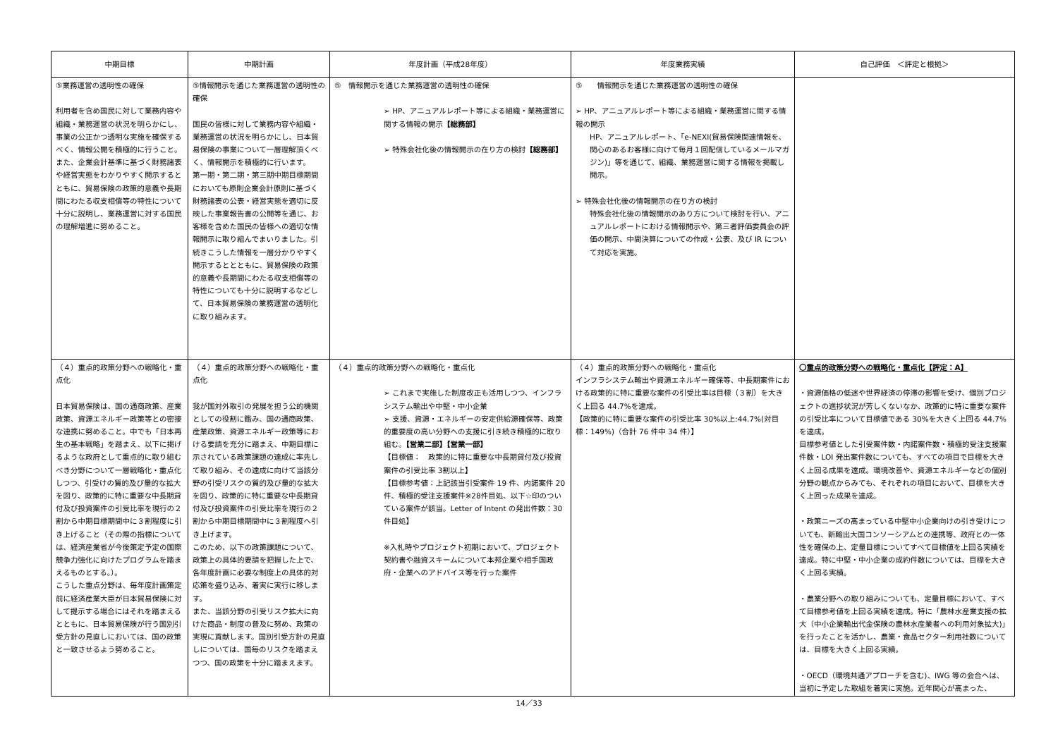| 中期目標 | 中期計画 | 年度計画（平成28年度） | 年度業務実績 | 自己評価 ＜評定と根拠＞ |
| --- | --- | --- | --- | --- |
| ⑤業務運営の透明性の確保 利用者を含め国民に対して業務内容や組織・業務運営の状況を明らかにし、事業の公正かつ透明な実施を確保するべく、情報公開を積極的に行うこと。 また、企業会計基準に基づく財務諸表や経営実態をわかりやすく開示するとともに、貿易保険の政策的意義や長期間にわたる収支相償等の特性について十分に説明し、業務運営に対する国民の理解増進に努めること。 | ⑤情報開示を通じた業務運営の透明性の確保 国民の皆様に対して業務内容や組織・業務運営の状況を明らかにし、日本貿易保険の事業について一層理解頂くべく、情報開示を積極的に行います。 第一期・第二期・第三期中期目標期間においても原則企業会計原則に基づく財務諸表の公表・経営実態を適切に反映した事業報告書の公開等を通じ、お客様を含めた国民の皆様への適切な情報開示に取り組んでまいりました。引続きこうした情報を一層分かりやすく開示するととともに、貿易保険の政策的意義や長期間にわたる収支相償等の特性についても十分に説明するなどして、日本貿易保険の業務運営の透明化に取り組みます。 | ⑤ 情報開示を通じた業務運営の透明性の確保 ➢ HP、アニュアルレポート等による組織・業務運営に関する情報の開示 【総務部】 ➢ 特殊会社化後の情報開示の在り方の検討 【総務部】 | ⑤ 情報開示を通じた業務運営の透明性の確保 ➢ HP、アニュアルレポート等による組織・業務運営に関する情報の開示 HP、アニュアルレポート、「e-NEXI(貿易保険関連情報を、関心のあるお客様に向けて毎月１回配信しているメールマガジン)」等を通じて、組織、業務運営に関する情報を掲載し開示。 ➢ 特殊会社化後の情報開示の在り方の検討 特殊会社化後の情報開示のあり方について検討を行い、アニュアルレポートにおける情報開示や、第三者評価委員会の評価の開示、中間決算についての作成・公表、及び IR について対応を実施。 | |
| （４）重点的政策分野への戦略化・重点化 日本貿易保険は、国の通商政策、産業政策、資源エネルギー政策等との密接な連携に努めること。中でも「日本再生の基本戦略」を踏まえ、以下に掲げるような政府として重点的に取り組むべき分野について一層戦略化・重点化しつつ、引受けの質的及び量的な拡大を図り、政策的に特に重要な中長期貸付及び投資案件の引受比率を現行の２割から中期目標期間中に３割程度に引き上げること（その際の指標については、経済産業省が今後策定予定の国際競争力強化に向けたプログラムを踏まえるものとする。）。 こうした重点分野は、毎年度計画策定前に経済産業大臣が日本貿易保険に対して提示する場合にはそれを踏まえるとともに、日本貿易保険が行う国別引受方針の見直しにおいては、国の政策と一致させるよう努めること。 | （４）重点的政策分野への戦略化・重点化 我が国対外取引の発展を担う公的機関としての役割に鑑み、国の通商政策、産業政策、資源エネルギー政策等における要請を充分に踏まえ、中期目標に示されている政策課題の達成に率先して取り組み、その達成に向けて当該分野の引受リスクの質的及び量的な拡大を図り、政策的に特に重要な中長期貸付及び投資案件の引受比率を現行の２割から中期目標期間中に３割程度へ引き上げます。 このため、以下の政策課題について、政策上の具体的要請を把握した上で、各年度計画に必要な制度上の具体的対応策を盛り込み、着実に実行に移します。 また、当該分野の引受リスク拡大に向けた商品・制度の普及に努め、政策の実現に貢献します。国別引受方針の見直しについては、国毎のリスクを踏まえつつ、国の政策を十分に踏まえます。 | （４）重点的政策分野への戦略化・重点化 ➢ これまで実施した制度改正も活用しつつ、インフラシステム輸出や中堅・中小企業 ➢ 支援、資源・エネルギーの安定供給源確保等、政策的重要度の高い分野への支援に引き続き積極的に取り組む。 【営業二部】【営業一部】 【目標値： 政策的に特に重要な中長期貸付及び投資案件の引受比率 3割以上】 【目標参考値：上記該当引受案件 19 件、内諾案件 20件、積極的受注支援案件※28件目処、以下☆印のついている案件が該当。Letter of Intent の発出件数：30件目処】 ※入札時やプロジェクト初期において、プロジェクト契約書や融資スキームについて本邦企業や相手国政府・企業へのアドバイス等を行った案件 | （４）重点的政策分野への戦略化・重点化 インフラシステム輸出や資源エネルギー確保等、中長期案件における政策的に特に重要な案件の引受比率は目標（３割）を大きく上回る 44.7%を達成。 【政策的に特に重要な案件の引受比率 30%以上:44.7%(対目標：149%)（合計 76 件中 34 件）】 | 〇重点的政策分野への戦略化・重点化【評定：A】 ・資源価格の低迷や世界経済の停滞の影響を受け、個別プロジェクトの進捗状況が芳しくないなか、政策的に特に重要な案件の引受比率について目標値である 30%を大きく上回る 44.7%を達成。 目標参考値とした引受案件数・内諾案件数・積極的受注支援案件数・LOI 発出案件数についても、すべての項目で目標を大きく上回る成果を達成。環境改善や、資源エネルギーなどの個別分野の観点からみても、それぞれの項目において、目標を大きく上回った成果を達成。 ・政策ニーズの高まっている中堅中小企業向けの引き受けについても、新輸出大国コンソーシアムとの連携等、政府との一体性を確保の上、定量目標についてすべて目標値を上回る実績を達成。特に中堅・中小企業の成約件数については、目標を大きく上回る実績。 ・農業分野への取り組みについても、定量目標において、すべて目標参考値を上回る実績を達成。特に「農林水産業支援の拡大（中小企業輸出代金保険の農林水産業者への利用対象拡大)」を行ったことを活かし、農業・食品セクター利用社数については、目標を大きく上回る実績。 ・OECD（環境共通アプローチを含む)、IWG 等の会合へは、当初に予定した取組を着実に実施。近年関心が高まった、 |
14／33